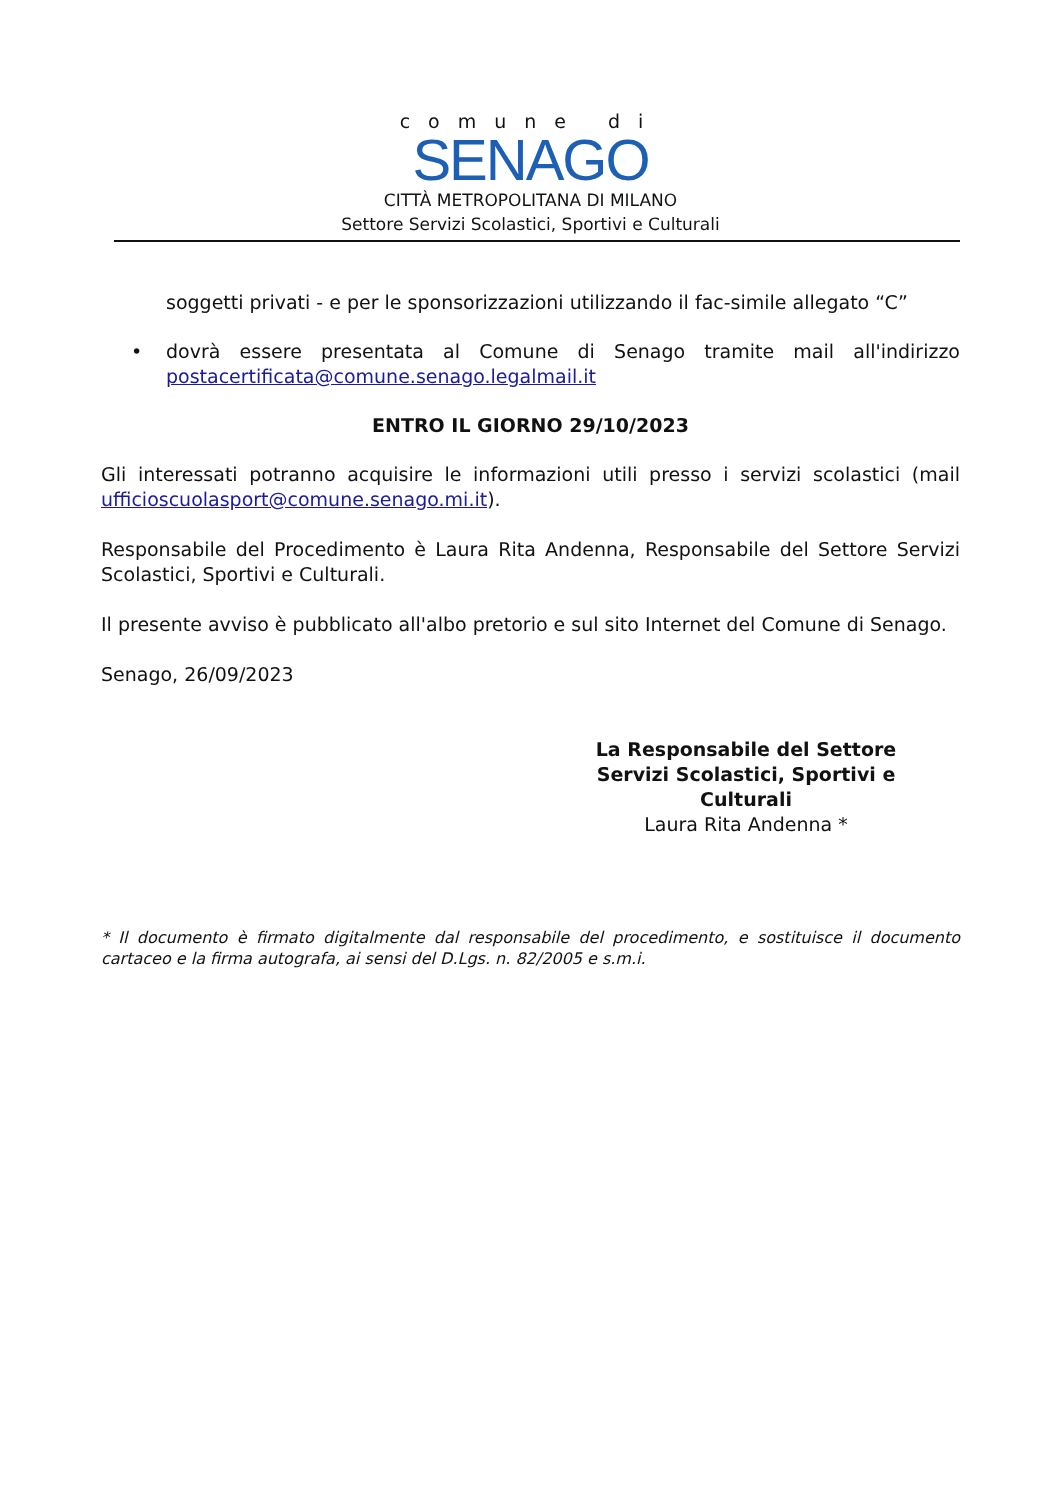comune di
SENAGO
CITTÀ METROPOLITANA DI MILANO
Settore Servizi Scolastici, Sportivi e Culturali
soggetti privati - e per le sponsorizzazioni utilizzando il fac-simile allegato “C”
• dovrà essere presentata al Comune di Senago tramite mail all'indirizzo postacertificata@comune.senago.legalmail.it
ENTRO IL GIORNO 29/10/2023
Gli interessati potranno acquisire le informazioni utili presso i servizi scolastici (mail ufficioscuolasport@comune.senago.mi.it).
Responsabile del Procedimento è Laura Rita Andenna, Responsabile del Settore Servizi Scolastici, Sportivi e Culturali.
Il presente avviso è pubblicato all'albo pretorio e sul sito Internet del Comune di Senago.
Senago, 26/09/2023
La Responsabile del Settore
Servizi Scolastici, Sportivi e Culturali
Laura Rita Andenna *
* Il documento è firmato digitalmente dal responsabile del procedimento, e sostituisce il documento cartaceo e la firma autografa, ai sensi del D.Lgs. n. 82/2005 e s.m.i.